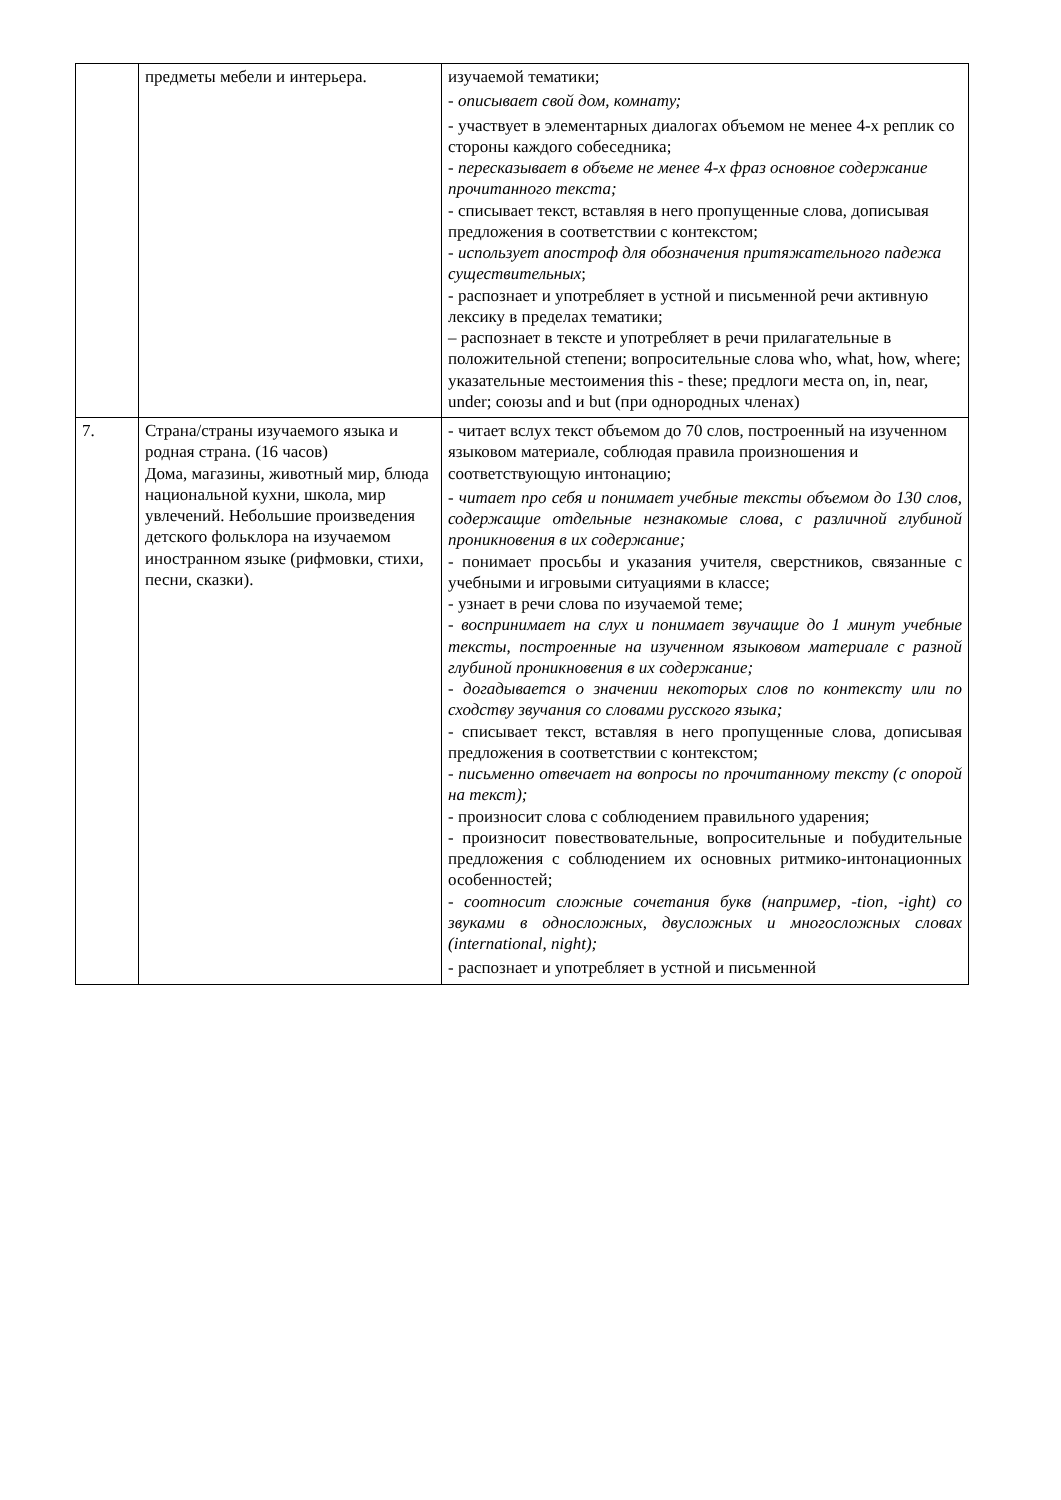| | предметы мебели и интерьера. | изучаемой тематики; - описывает свой дом, комнату; - участвует в элементарных диалогах объемом не менее 4-х реплик со стороны каждого собеседника; - пересказывает в объеме не менее 4-х фраз основное содержание прочитанного текста; - списывает текст, вставляя в него пропущенные слова, дописывая предложения в соответствии с контекстом; - использует апостроф для обозначения притяжательного падежа существительных ; - распознает и употребляет в устной и письменной речи активную лексику в пределах тематики; – распознает в тексте и употребляет в речи прилагательные в положительной степени; вопросительные слова who, what, how, where; указательные местоимения this - these; предлоги места on, in, near, under; союзы and и but (при однородных членах) |
| 7. | Страна/страны изучаемого языка и родная страна. (16 часов) Дома, магазины, животный мир, блюда национальной кухни, школа, мир увлечений. Небольшие произведения детского фольклора на изучаемом иностранном языке (рифмовки, стихи, песни, сказки). | - читает вслух текст объемом до 70 слов, построенный на изученном языковом материале, соблюдая правила произношения и соответствующую интонацию; - читает про себя и понимает учебные тексты объемом до 130 слов, содержащие отдельные незнакомые слова, с различной глубиной проникновения в их содержание; - понимает просьбы и указания учителя, сверстников, связанные с учебными и игровыми ситуациями в классе; - узнает в речи слова по изучаемой теме; - воспринимает на слух и понимает звучащие до 1 минут учебные тексты, построенные на изученном языковом материале с разной глубиной проникновения в их содержание; - догадывается о значении некоторых слов по контексту или по сходству звучания со словами русского языка; - списывает текст, вставляя в него пропущенные слова, дописывая предложения в соответствии с контекстом; - письменно отвечает на вопросы по прочитанному тексту (с опорой на текст); - произносит слова с соблюдением правильного ударения; - произносит повествовательные, вопросительные и побудительные предложения с соблюдением их основных ритмико-интонационных особенностей; - соотносит сложные сочетания букв (например, -tion, -ight) со звуками в односложных, двусложных и многосложных словах (international, night); - распознает и употребляет в устной и письменной |